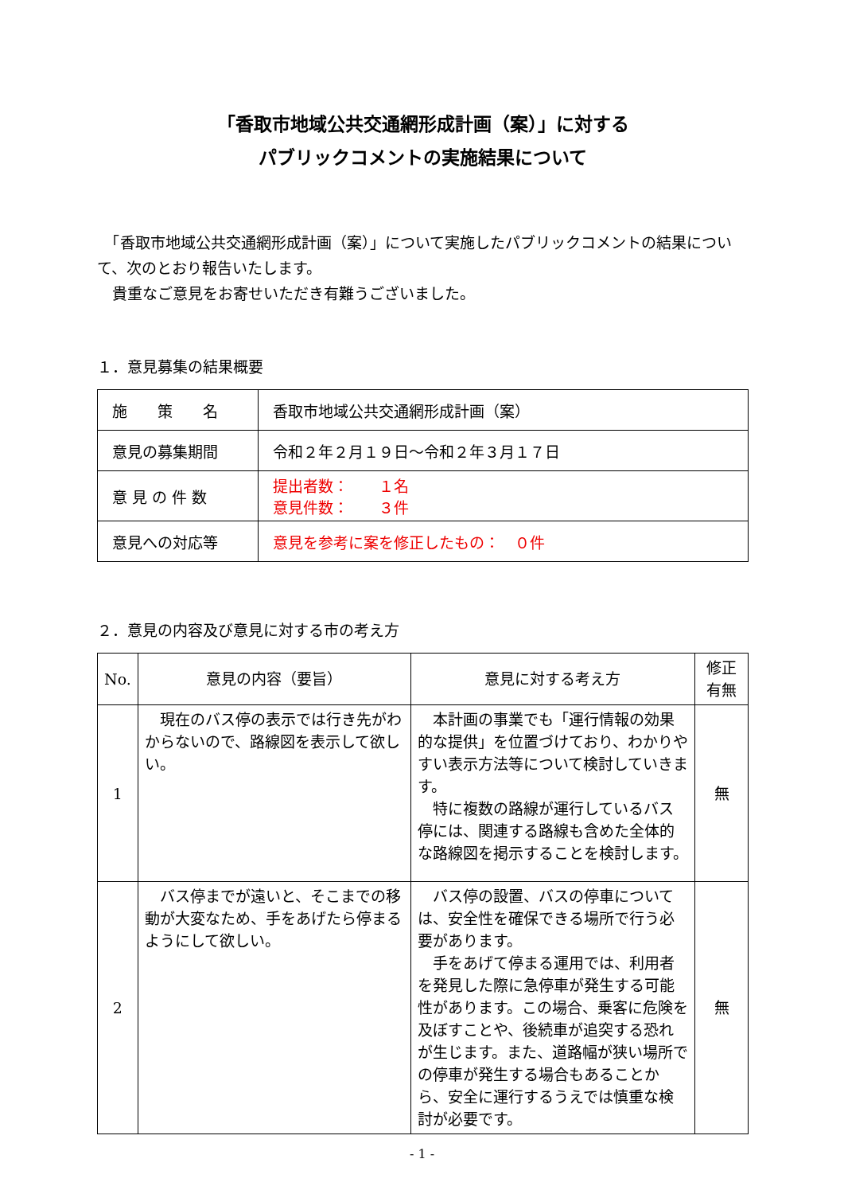「香取市地域公共交通網形成計画（案）」に対する
パブリックコメントの実施結果について
　「香取市地域公共交通網形成計画（案）」について実施したパブリックコメントの結果について、次のとおり報告いたします。
　貴重なご意見をお寄せいただき有難うございました。
１．意見募集の結果概要
| 施 策 名 | 香取市地域公共交通網形成計画（案） |
| 意見の募集期間 | 令和２年２月１９日～令和２年３月１７日 |
| 意 見 の 件 数 | 提出者数： １名 意見件数： ３件 |
| 意見への対応等 | 意見を参考に案を修正したもの： ０件 |
２．意見の内容及び意見に対する市の考え方
| No. | 意見の内容（要旨） | 意見に対する考え方 | 修正 有無 |
| --- | --- | --- | --- |
| 1 | 現在のバス停の表示では行き先がわからないので、路線図を表示して欲しい。 | 本計画の事業でも「運行情報の効果的な提供」を位置づけており、わかりやすい表示方法等について検討していきます。 特に複数の路線が運行しているバス停には、関連する路線も含めた全体的な路線図を掲示することを検討します。 | 無 |
| 2 | バス停までが遠いと、そこまでの移動が大変なため、手をあげたら停まるようにして欲しい。 | バス停の設置、バスの停車については、安全性を確保できる場所で行う必要があります。 手をあげて停まる運用では、利用者を発見した際に急停車が発生する可能性があります。この場合、乗客に危険を及ぼすことや、後続車が追突する恐れが生じます。また、道路幅が狭い場所での停車が発生する場合もあることから、安全に運行するうえでは慎重な検討が必要です。 | 無 |
- 1 -